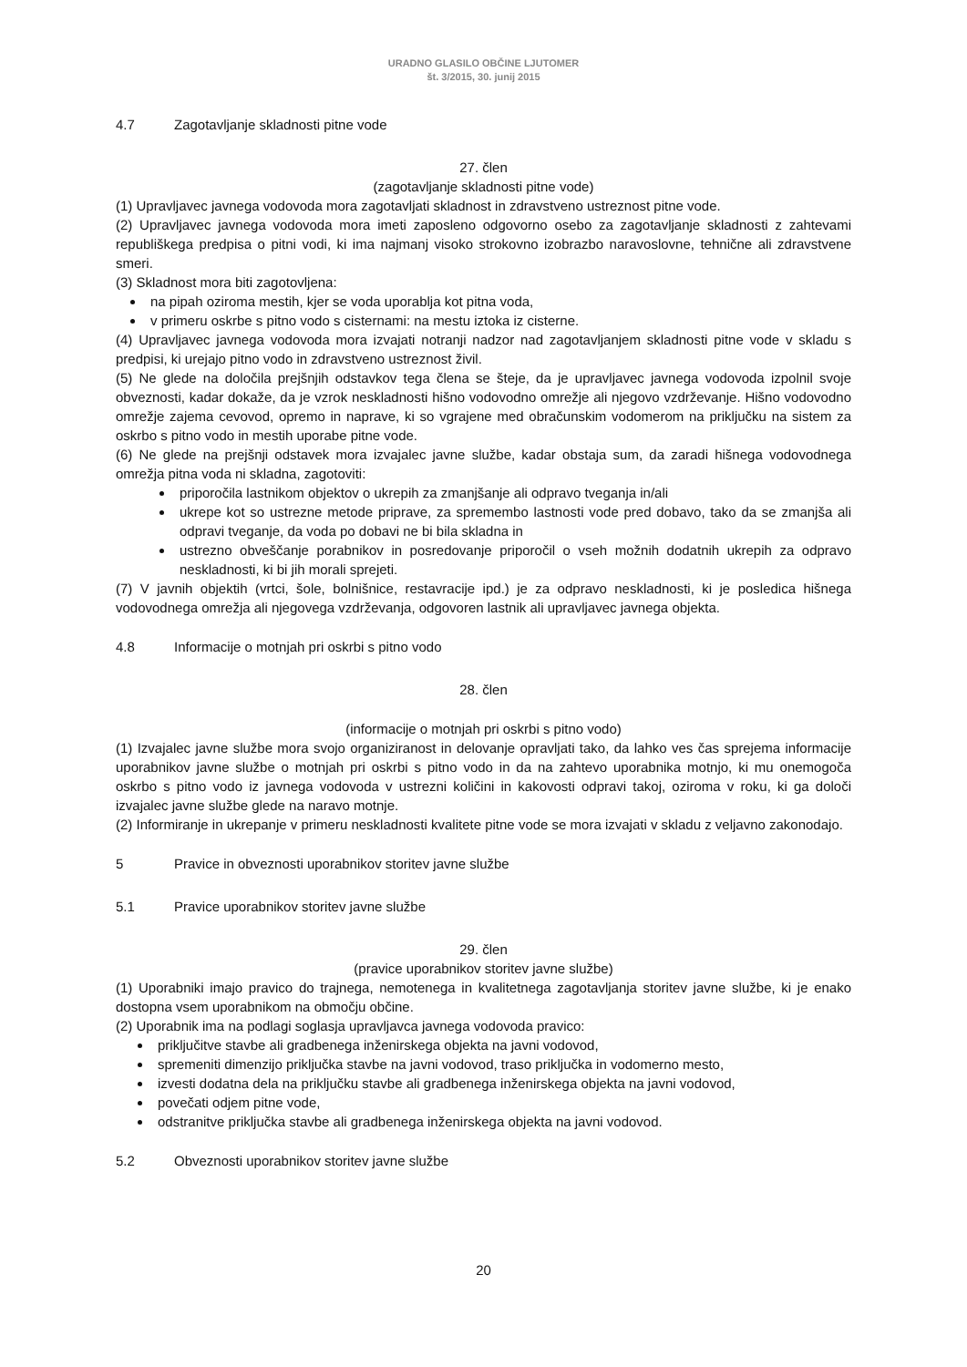URADNO GLASILO OBČINE LJUTOMER
št. 3/2015, 30. junij 2015
4.7 Zagotavljanje skladnosti pitne vode
27. člen
(zagotavljanje skladnosti pitne vode)
(1) Upravljavec javnega vodovoda mora zagotavljati skladnost in zdravstveno ustreznost pitne vode.
(2) Upravljavec javnega vodovoda mora imeti zaposleno odgovorno osebo za zagotavljanje skladnosti z zahtevami republiškega predpisa o pitni vodi, ki ima najmanj visoko strokovno izobrazbo naravoslovne, tehnične ali zdravstvene smeri.
(3) Skladnost mora biti zagotovljena:
na pipah oziroma mestih, kjer se voda uporablja kot pitna voda,
v primeru oskrbe s pitno vodo s cisternami: na mestu iztoka iz cisterne.
(4) Upravljavec javnega vodovoda mora izvajati notranji nadzor nad zagotavljanjem skladnosti pitne vode v skladu s predpisi, ki urejajo pitno vodo in zdravstveno ustreznost živil.
(5) Ne glede na določila prejšnjih odstavkov tega člena se šteje, da je upravljavec javnega vodovoda izpolnil svoje obveznosti, kadar dokaže, da je vzrok neskladnosti hišno vodovodno omrežje ali njegovo vzdrževanje. Hišno vodovodno omrežje zajema cevovod, opremo in naprave, ki so vgrajene med obračunskim vodomerom na priključku na sistem za oskrbo s pitno vodo in mestih uporabe pitne vode.
(6) Ne glede na prejšnji odstavek mora izvajalec javne službe, kadar obstaja sum, da zaradi hišnega vodovodnega omrežja pitna voda ni skladna, zagotoviti:
priporočila lastnikom objektov o ukrepih za zmanjšanje ali odpravo tveganja in/ali
ukrepe kot so ustrezne metode priprave, za spremembo lastnosti vode pred dobavo, tako da se zmanjša ali odpravi tveganje, da voda po dobavi ne bi bila skladna in
ustrezno obveščanje porabnikov in posredovanje priporočil o vseh možnih dodatnih ukrepih za odpravo neskladnosti, ki bi jih morali sprejeti.
(7) V javnih objektih (vrtci, šole, bolnišnice, restavracije ipd.) je za odpravo neskladnosti, ki je posledica hišnega vodovodnega omrežja ali njegovega vzdrževanja, odgovoren lastnik ali upravljavec javnega objekta.
4.8 Informacije o motnjah pri oskrbi s pitno vodo
28. člen
(informacije o motnjah pri oskrbi s pitno vodo)
(1) Izvajalec javne službe mora svojo organiziranost in delovanje opravljati tako, da lahko ves čas sprejema informacije uporabnikov javne službe o motnjah pri oskrbi s pitno vodo in da na zahtevo uporabnika motnjo, ki mu onemogoča oskrbo s pitno vodo iz javnega vodovoda v ustrezni količini in kakovosti odpravi takoj, oziroma v roku, ki ga določi izvajalec javne službe glede na naravo motnje.
(2) Informiranje in ukrepanje v primeru neskladnosti kvalitete pitne vode se mora izvajati v skladu z veljavno zakonodajo.
5 Pravice in obveznosti uporabnikov storitev javne službe
5.1 Pravice uporabnikov storitev javne službe
29. člen
(pravice uporabnikov storitev javne službe)
(1) Uporabniki imajo pravico do trajnega, nemotenega in kvalitetnega zagotavljanja storitev javne službe, ki je enako dostopna vsem uporabnikom na območju občine.
(2) Uporabnik ima na podlagi soglasja upravljavca javnega vodovoda pravico:
priključitve stavbe ali gradbenega inženirskega objekta na javni vodovod,
spremeniti dimenzijo priključka stavbe na javni vodovod, traso priključka in vodomerno mesto,
izvesti dodatna dela na priključku stavbe ali gradbenega inženirskega objekta na javni vodovod,
povečati odjem pitne vode,
odstranitve priključka stavbe ali gradbenega inženirskega objekta na javni vodovod.
5.2 Obveznosti uporabnikov storitev javne službe
20